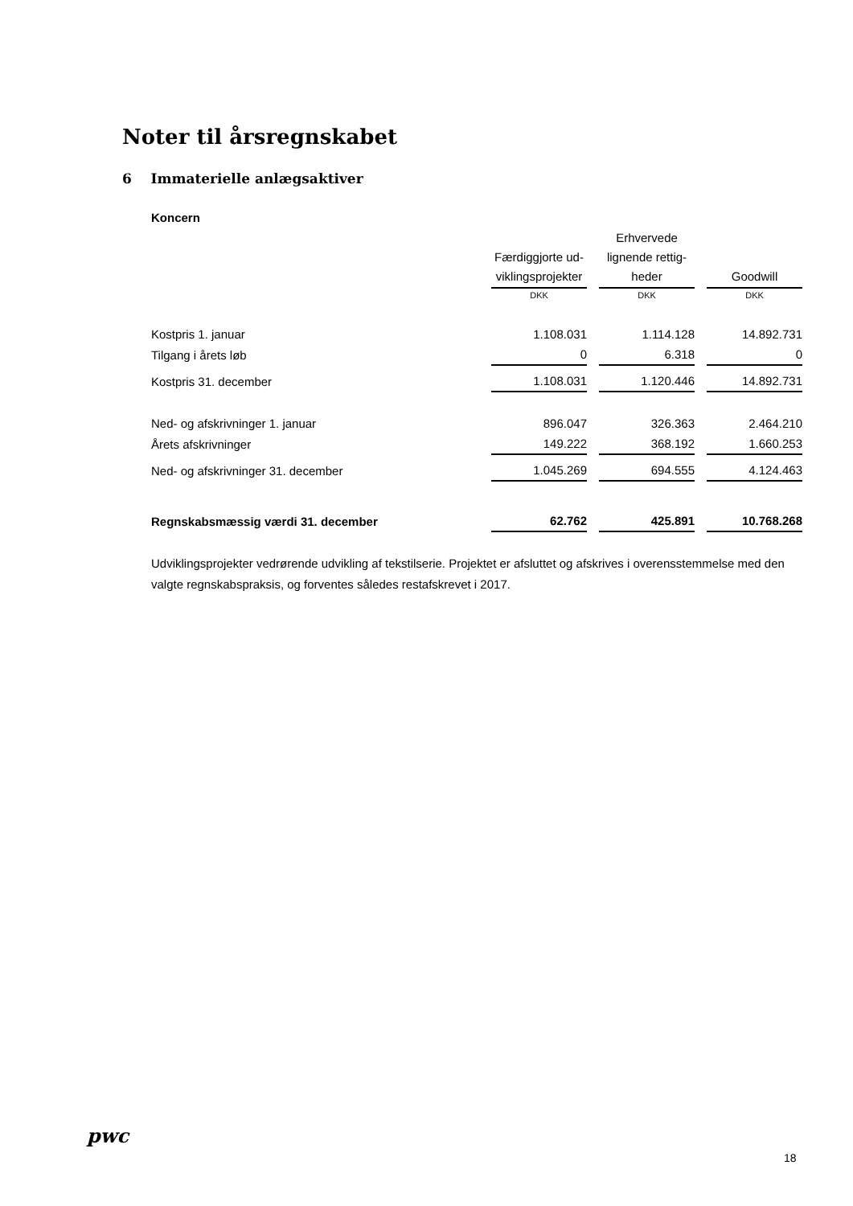Noter til årsregnskabet
6 Immaterielle anlægsaktiver
Koncern
| | Færdiggjorte ud- viklingsprojekter | Erhvervede lignende rettig- heder | Goodwill |
| | DKK | DKK | DKK |
| Kostpris 1. januar | 1.108.031 | 1.114.128 | 14.892.731 |
| Tilgang i årets løb | 0 | 6.318 | 0 |
| Kostpris 31. december | 1.108.031 | 1.120.446 | 14.892.731 |
| Ned- og afskrivninger 1. januar | 896.047 | 326.363 | 2.464.210 |
| Årets afskrivninger | 149.222 | 368.192 | 1.660.253 |
| Ned- og afskrivninger 31. december | 1.045.269 | 694.555 | 4.124.463 |
| Regnskabsmæssig værdi 31. december | 62.762 | 425.891 | 10.768.268 |
Udviklingsprojekter vedrørende udvikling af tekstilserie. Projektet er afsluttet og afskrives i overensstemmelse med den valgte regnskabspraksis, og forventes således restafskrevet i 2017.
pwc
18